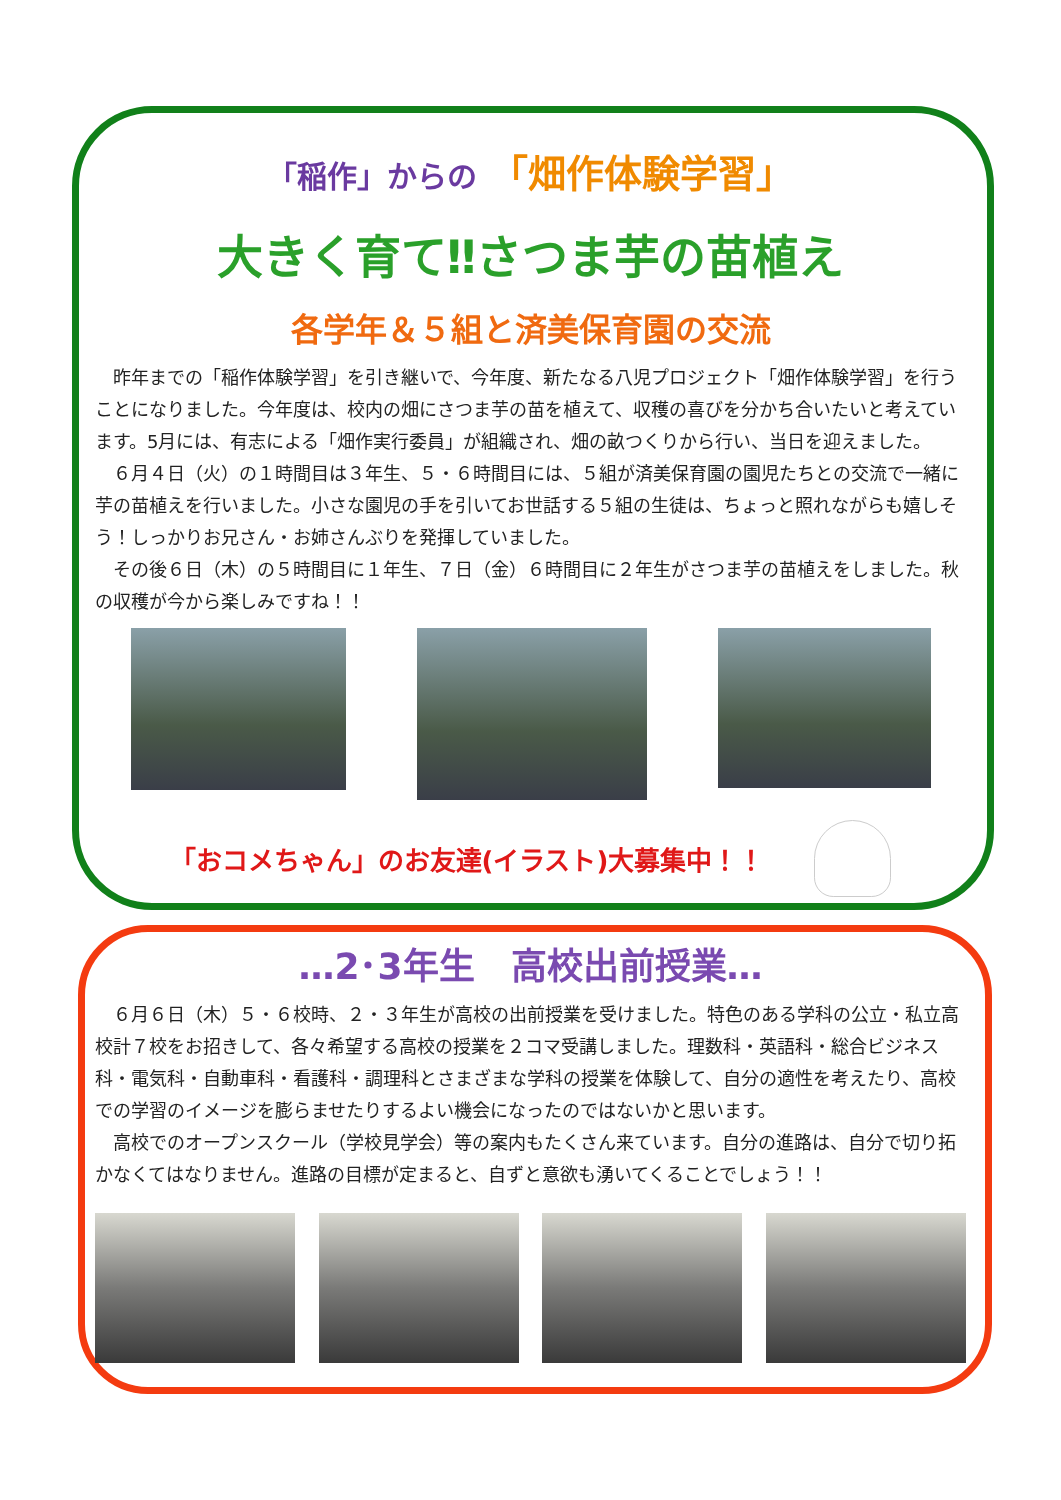「稲作」からの 「畑作体験学習」
大きく育て‼さつま芋の苗植え
各学年＆５組と済美保育園の交流
昨年までの「稲作体験学習」を引き継いで、今年度、新たなる八児プロジェクト「畑作体験学習」を行うことになりました。今年度は、校内の畑にさつま芋の苗を植えて、収穫の喜びを分かち合いたいと考えています。5月には、有志による「畑作実行委員」が組織され、畑の畝つくりから行い、当日を迎えました。
６月４日（火）の１時間目は３年生、５・６時間目には、５組が済美保育園の園児たちとの交流で一緒に芋の苗植えを行いました。小さな園児の手を引いてお世話する５組の生徒は、ちょっと照れながらも嬉しそう！しっかりお兄さん・お姉さんぶりを発揮していました。
その後６日（木）の５時間目に１年生、７日（金）６時間目に２年生がさつま芋の苗植えをしました。秋の収穫が今から楽しみですね！！
「おコメちゃん」のお友達(イラスト)大募集中！！
…2･3年生　高校出前授業…
６月６日（木）５・６校時、２・３年生が高校の出前授業を受けました。特色のある学科の公立・私立高校計７校をお招きして、各々希望する高校の授業を２コマ受講しました。理数科・英語科・総合ビジネス科・電気科・自動車科・看護科・調理科とさまざまな学科の授業を体験して、自分の適性を考えたり、高校での学習のイメージを膨らませたりするよい機会になったのではないかと思います。
高校でのオープンスクール（学校見学会）等の案内もたくさん来ています。自分の進路は、自分で切り拓かなくてはなりません。進路の目標が定まると、自ずと意欲も湧いてくることでしょう！！